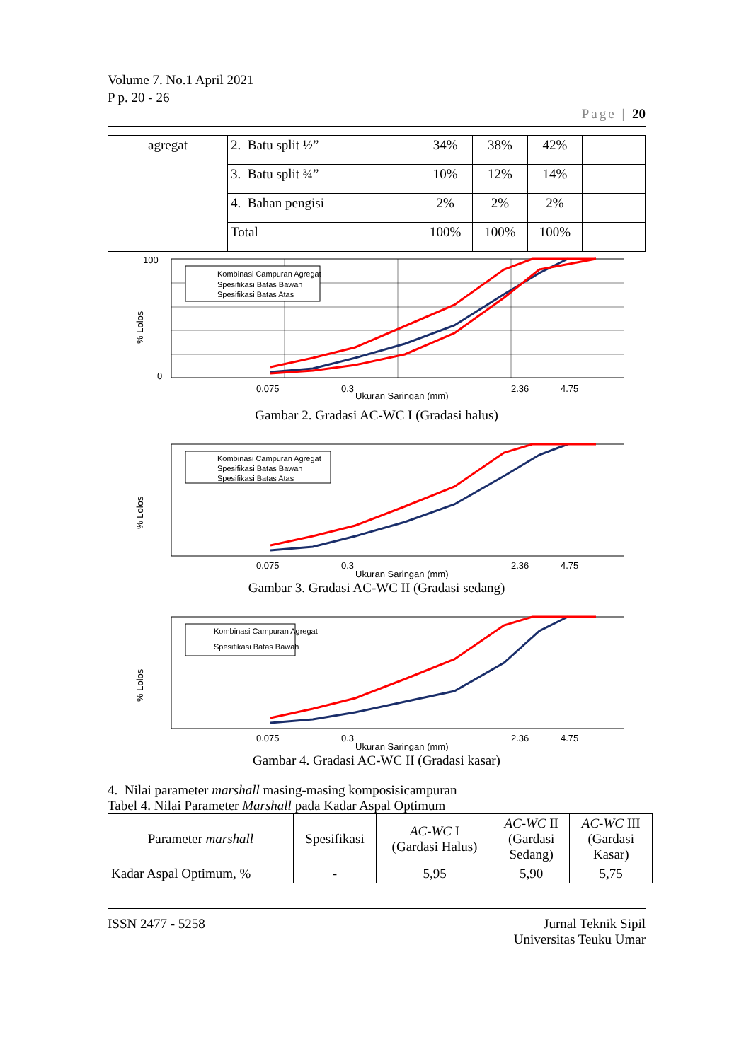Volume 7. No.1 April 2021
P p. 20 - 26
Page | 20
| agregat | 2. Batu split ½” | 34% | 38% | 42% | |
| | 3. Batu split ¾” | 10% | 12% | 14% | |
| | 4. Bahan pengisi | 2% | 2% | 2% | |
| | Total | 100% | 100% | 100% | |
% Lolos
100
0
Kombinasi Campuran Agregat
Spesifikasi Batas Bawah
Spesifikasi Batas Atas
0.075
0.3
2.36
4.75
Ukuran Saringan (mm)
Gambar 2. Gradasi AC-WC I (Gradasi halus)
% Lolos
Kombinasi Campuran Agregat
Spesifikasi Batas Bawah
Spesifikasi Batas Atas
0.075
0.3
2.36
4.75
Ukuran Saringan (mm)
Gambar 3. Gradasi AC-WC II (Gradasi sedang)
% Lolos
Kombinasi Campuran Agregat
Spesifikasi Batas Bawah
0.075
0.3
2.36
4.75
Ukuran Saringan (mm)
Gambar 4. Gradasi AC-WC II (Gradasi kasar)
4. Nilai parameter marshall masing-masing komposisicampuran
Tabel 4. Nilai Parameter Marshall pada Kadar Aspal Optimum
| Parameter marshall | Spesifikasi | AC-WC I (Gardasi Halus) | AC-WC II (Gardasi Sedang) | AC-WC III (Gardasi Kasar) |
| --- | --- | --- | --- | --- |
| Kadar Aspal Optimum, % | - | 5,95 | 5,90 | 5,75 |
ISSN 2477 - 5258 Jurnal Teknik Sipil
Universitas Teuku Umar